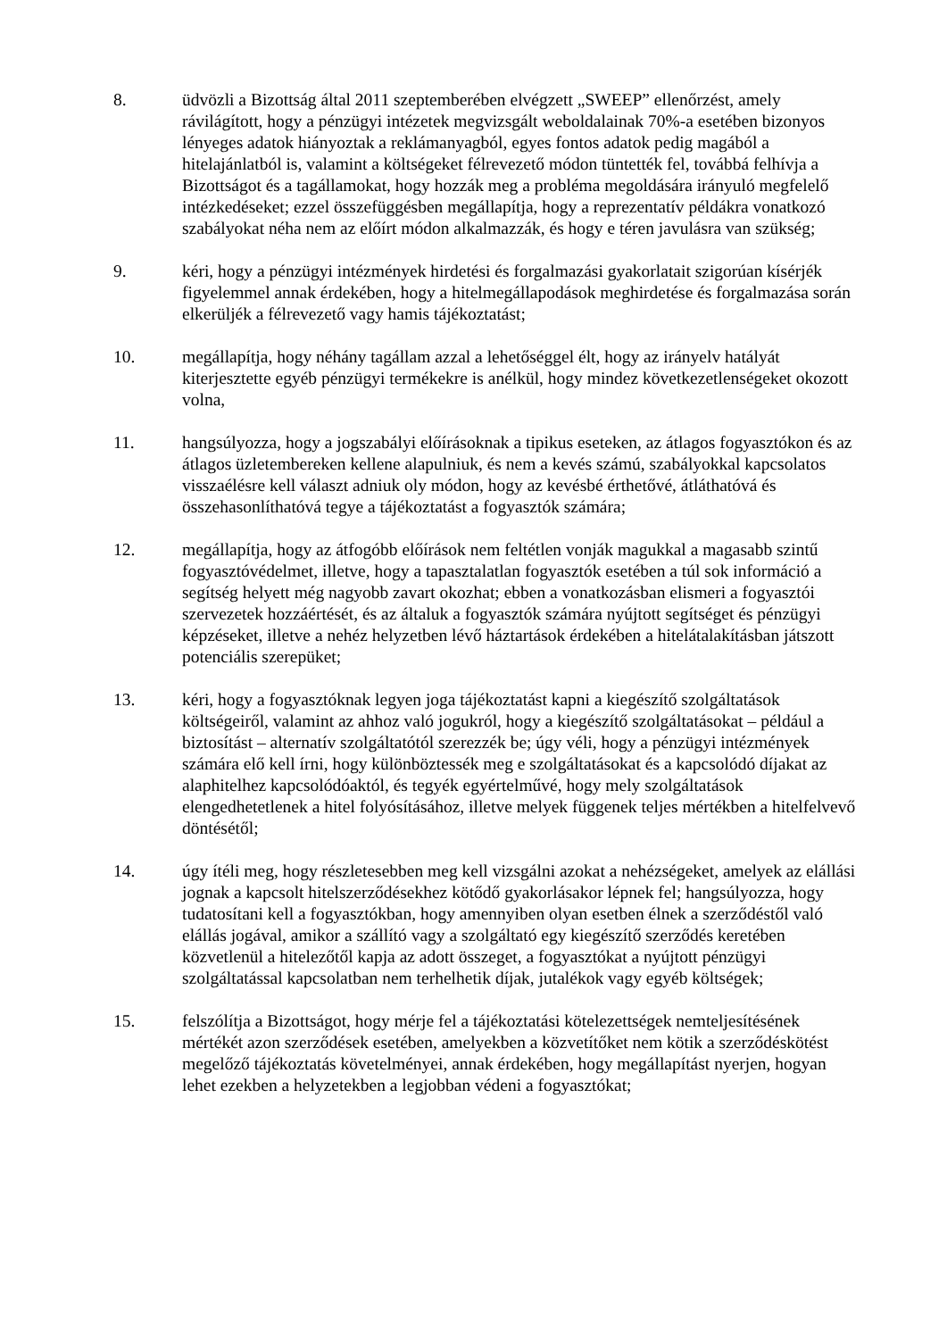8. üdvözli a Bizottság által 2011 szeptemberében elvégzett „SWEEP” ellenőrzést, amely rávilágított, hogy a pénzügyi intézetek megvizsgált weboldalainak 70%-a esetében bizonyos lényeges adatok hiányoztak a reklámanyagból, egyes fontos adatok pedig magából a hitelajánlatból is, valamint a költségeket félrevezető módon tüntették fel, továbbá felhívja a Bizottságot és a tagállamokat, hogy hozzák meg a probléma megoldására irányuló megfelelő intézkedéseket; ezzel összefüggésben megállapítja, hogy a reprezentatív példákra vonatkozó szabályokat néha nem az előírt módon alkalmazzák, és hogy e téren javulásra van szükség;
9. kéri, hogy a pénzügyi intézmények hirdetési és forgalmazási gyakorlatait szigorúan kísérjék figyelemmel annak érdekében, hogy a hitelmegállapodások meghirdetése és forgalmazása során elkerüljék a félrevezető vagy hamis tájékoztatást;
10. megállapítja, hogy néhány tagállam azzal a lehetőséggel élt, hogy az irányelv hatályát kiterjesztette egyéb pénzügyi termékekre is anélkül, hogy mindez következetlenségeket okozott volna,
11. hangsúlyozza, hogy a jogszabályi előírásoknak a tipikus eseteken, az átlagos fogyasztókon és az átlagos üzletembereken kellene alapulniuk, és nem a kevés számú, szabályokkal kapcsolatos visszaélésre kell választ adniuk oly módon, hogy az kevésbé érthetővé, átláthatóvá és összehasonlíthatóvá tegye a tájékoztatást a fogyasztók számára;
12. megállapítja, hogy az átfogóbb előírások nem feltétlen vonják magukkal a magasabb szintű fogyasztóvédelmet, illetve, hogy a tapasztalatlan fogyasztók esetében a túl sok információ a segítség helyett még nagyobb zavart okozhat; ebben a vonatkozásban elismeri a fogyasztói szervezetek hozzáértését, és az általuk a fogyasztók számára nyújtott segítséget és pénzügyi képzéseket, illetve a nehéz helyzetben lévő háztartások érdekében a hitelátalakításban játszott potenciális szerepüket;
13. kéri, hogy a fogyasztóknak legyen joga tájékoztatást kapni a kiegészítő szolgáltatások költségeiről, valamint az ahhoz való jogukról, hogy a kiegészítő szolgáltatásokat – például a biztosítást – alternatív szolgáltatótól szerezzék be; úgy véli, hogy a pénzügyi intézmények számára elő kell írni, hogy különböztessék meg e szolgáltatásokat és a kapcsolódó díjakat az alaphitelhez kapcsolódóaktól, és tegyék egyértelművé, hogy mely szolgáltatások elengedhetetlenek a hitel folyósításához, illetve melyek függenek teljes mértékben a hitelfelvevő döntésétől;
14. úgy ítéli meg, hogy részletesebben meg kell vizsgálni azokat a nehézségeket, amelyek az elállási jognak a kapcsolt hitelszerződésekhez kötődő gyakorlásakor lépnek fel; hangsúlyozza, hogy tudatosítani kell a fogyasztókban, hogy amennyiben olyan esetben élnek a szerződéstől való elállás jogával, amikor a szállító vagy a szolgáltató egy kiegészítő szerződés keretében közvetlenül a hitelezőtől kapja az adott összeget, a fogyasztókat a nyújtott pénzügyi szolgáltatással kapcsolatban nem terhelhetik díjak, jutalékok vagy egyéb költségek;
15. felszólítja a Bizottságot, hogy mérje fel a tájékoztatási kötelezettségek nemteljesítésének mértékét azon szerződések esetében, amelyekben a közvetítőket nem kötik a szerződéskötést megelőző tájékoztatás követelményei, annak érdekében, hogy megállapítást nyerjen, hogyan lehet ezekben a helyzetekben a legjobban védeni a fogyasztókat;